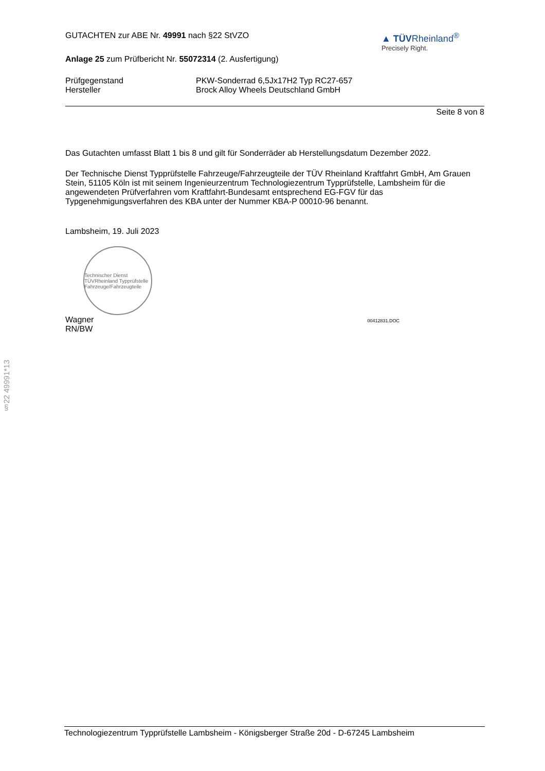GUTACHTEN zur ABE Nr. 49991 nach §22 StVZO
Anlage 25 zum Prüfbericht Nr. 55072314 (2. Ausfertigung)
▲ TÜVRheinland<sup>®</sup>
Precisely Right.
Prüfgegenstand PKW-Sonderrad 6,5Jx17H2 Typ RC27-657
Hersteller Brock Alloy Wheels Deutschland GmbH
Seite 8 von 8
Das Gutachten umfasst Blatt 1 bis 8 und gilt für Sonderräder ab Herstellungsdatum Dezember 2022.
Der Technische Dienst Typprüfstelle Fahrzeuge/Fahrzeugteile der TÜV Rheinland Kraftfahrt GmbH, Am Grauen Stein, 51105 Köln ist mit seinem Ingenieurzentrum Technologiezentrum Typprüfstelle, Lambsheim für die angewendeten Prüfverfahren vom Kraftfahrt-Bundesamt entsprechend EG-FGV für das Typgenehmigungsverfahren des KBA unter der Nummer KBA-P 00010-96 benannt.
Lambsheim, 19. Juli 2023
Technischer Dienst TÜVRheinland Typprüfstelle Fahrzeuge/Fahrzeugteile
Wagner
RN/BW
00412831.DOC
§22 49991*13
Technologiezentrum Typprüfstelle Lambsheim - Königsberger Straße 20d - D-67245 Lambsheim